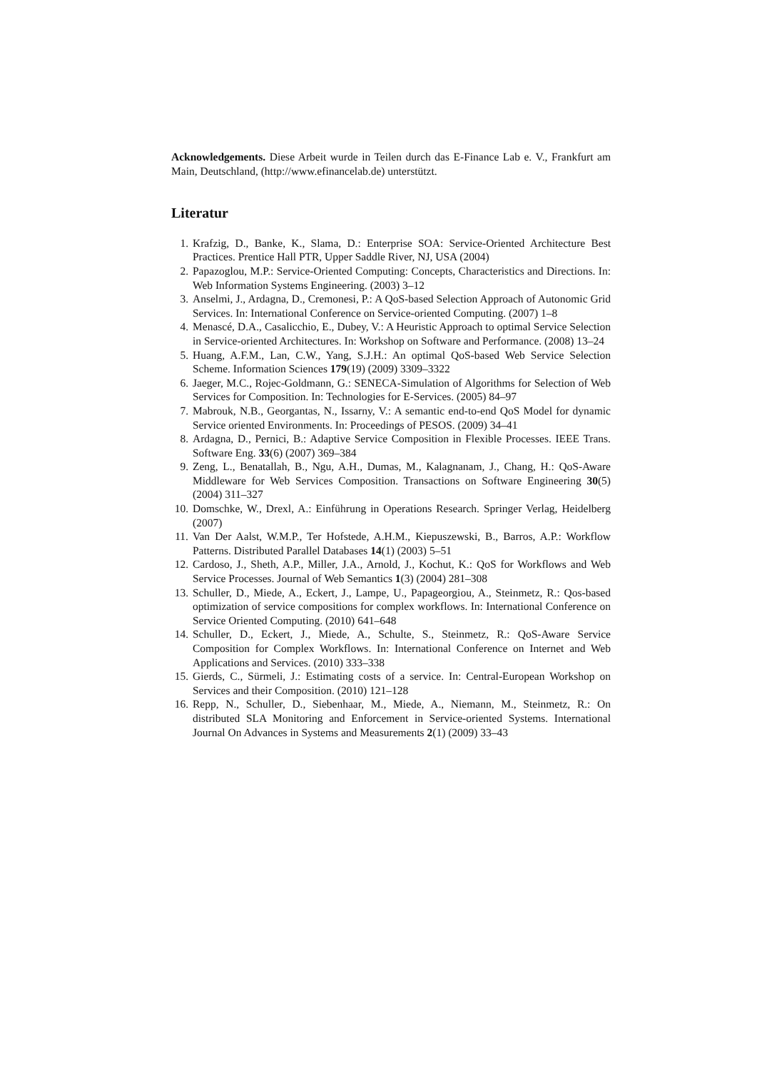Acknowledgements. Diese Arbeit wurde in Teilen durch das E-Finance Lab e. V., Frankfurt am Main, Deutschland, (http://www.efinancelab.de) unterstützt.
Literatur
1. Krafzig, D., Banke, K., Slama, D.: Enterprise SOA: Service-Oriented Architecture Best Practices. Prentice Hall PTR, Upper Saddle River, NJ, USA (2004)
2. Papazoglou, M.P.: Service-Oriented Computing: Concepts, Characteristics and Directions. In: Web Information Systems Engineering. (2003) 3–12
3. Anselmi, J., Ardagna, D., Cremonesi, P.: A QoS-based Selection Approach of Autonomic Grid Services. In: International Conference on Service-oriented Computing. (2007) 1–8
4. Menascé, D.A., Casalicchio, E., Dubey, V.: A Heuristic Approach to optimal Service Selection in Service-oriented Architectures. In: Workshop on Software and Performance. (2008) 13–24
5. Huang, A.F.M., Lan, C.W., Yang, S.J.H.: An optimal QoS-based Web Service Selection Scheme. Information Sciences 179(19) (2009) 3309–3322
6. Jaeger, M.C., Rojec-Goldmann, G.: SENECA-Simulation of Algorithms for Selection of Web Services for Composition. In: Technologies for E-Services. (2005) 84–97
7. Mabrouk, N.B., Georgantas, N., Issarny, V.: A semantic end-to-end QoS Model for dynamic Service oriented Environments. In: Proceedings of PESOS. (2009) 34–41
8. Ardagna, D., Pernici, B.: Adaptive Service Composition in Flexible Processes. IEEE Trans. Software Eng. 33(6) (2007) 369–384
9. Zeng, L., Benatallah, B., Ngu, A.H., Dumas, M., Kalagnanam, J., Chang, H.: QoS-Aware Middleware for Web Services Composition. Transactions on Software Engineering 30(5) (2004) 311–327
10. Domschke, W., Drexl, A.: Einführung in Operations Research. Springer Verlag, Heidelberg (2007)
11. Van Der Aalst, W.M.P., Ter Hofstede, A.H.M., Kiepuszewski, B., Barros, A.P.: Workflow Patterns. Distributed Parallel Databases 14(1) (2003) 5–51
12. Cardoso, J., Sheth, A.P., Miller, J.A., Arnold, J., Kochut, K.: QoS for Workflows and Web Service Processes. Journal of Web Semantics 1(3) (2004) 281–308
13. Schuller, D., Miede, A., Eckert, J., Lampe, U., Papageorgiou, A., Steinmetz, R.: Qos-based optimization of service compositions for complex workflows. In: International Conference on Service Oriented Computing. (2010) 641–648
14. Schuller, D., Eckert, J., Miede, A., Schulte, S., Steinmetz, R.: QoS-Aware Service Composition for Complex Workflows. In: International Conference on Internet and Web Applications and Services. (2010) 333–338
15. Gierds, C., Sürmeli, J.: Estimating costs of a service. In: Central-European Workshop on Services and their Composition. (2010) 121–128
16. Repp, N., Schuller, D., Siebenhaar, M., Miede, A., Niemann, M., Steinmetz, R.: On distributed SLA Monitoring and Enforcement in Service-oriented Systems. International Journal On Advances in Systems and Measurements 2(1) (2009) 33–43